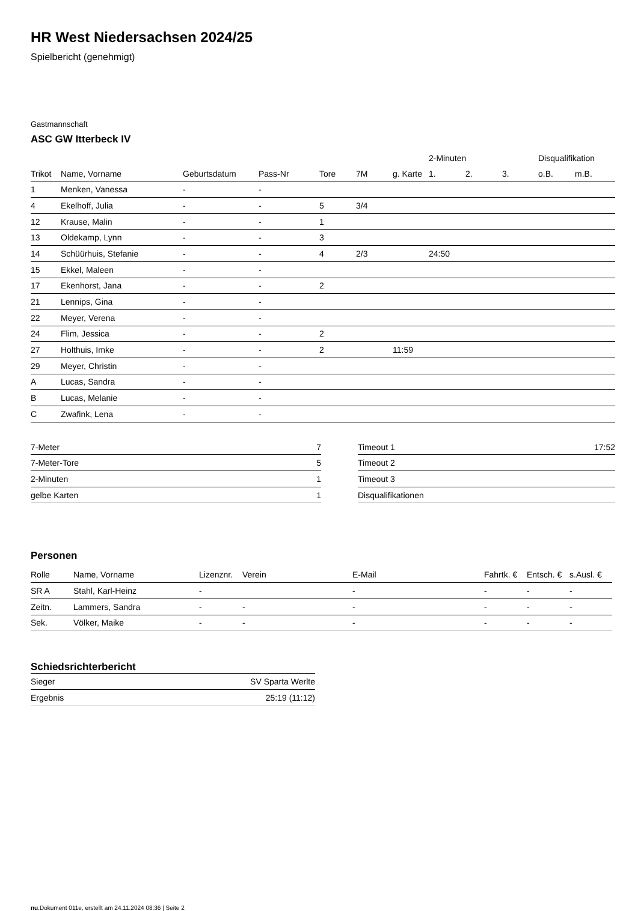HR West Niedersachsen 2024/25
Spielbericht (genehmigt)
Gastmannschaft
ASC GW Itterbeck IV
| | | | | | | | 2-Minuten | | | Disqualifikation | |
| --- | --- | --- | --- | --- | --- | --- | --- | --- | --- | --- | --- |
| Trikot | Name, Vorname | Geburtsdatum | Pass-Nr | Tore | 7M | g. Karte | 1. | 2. | 3. | o.B. | m.B. |
| 1 | Menken, Vanessa | - | - | | | | | | | | |
| 4 | Ekelhoff, Julia | - | - | 5 | 3/4 | | | | | | |
| 12 | Krause, Malin | - | - | 1 | | | | | | | |
| 13 | Oldekamp, Lynn | - | - | 3 | | | | | | | |
| 14 | Schüürhuis, Stefanie | - | - | 4 | 2/3 | | 24:50 | | | | |
| 15 | Ekkel, Maleen | - | - | | | | | | | | |
| 17 | Ekenhorst, Jana | - | - | 2 | | | | | | | |
| 21 | Lennips, Gina | - | - | | | | | | | | |
| 22 | Meyer, Verena | - | - | | | | | | | | |
| 24 | Flim, Jessica | - | - | 2 | | | | | | | |
| 27 | Holthuis, Imke | - | - | 2 | | 11:59 | | | | | |
| 29 | Meyer, Christin | - | - | | | | | | | | |
| A | Lucas, Sandra | - | - | | | | | | | | |
| B | Lucas, Melanie | - | - | | | | | | | | |
| C | Zwafink, Lena | - | - | | | | | | | | |
| 7-Meter | 7 |
| 7-Meter-Tore | 5 |
| 2-Minuten | 1 |
| gelbe Karten | 1 |
| Timeout 1 | 17:52 |
| Timeout 2 | |
| Timeout 3 | |
| Disqualifikationen | |
Personen
| Rolle | Name, Vorname | Lizenznr. | Verein | E-Mail | Fahrtk. € | Entsch. € | s.Ausl. € |
| --- | --- | --- | --- | --- | --- | --- | --- |
| SR A | Stahl, Karl-Heinz | - | | - | - | - | - |
| Zeitn. | Lammers, Sandra | - | - | - | - | - | - |
| Sek. | Völker, Maike | - | - | - | - | - | - |
Schiedsrichterbericht
| Sieger | SV Sparta Werlte |
| Ergebnis | 25:19 (11:12) |
nu.Dokument 011e, erstellt am 24.11.2024 08:36 | Seite 2